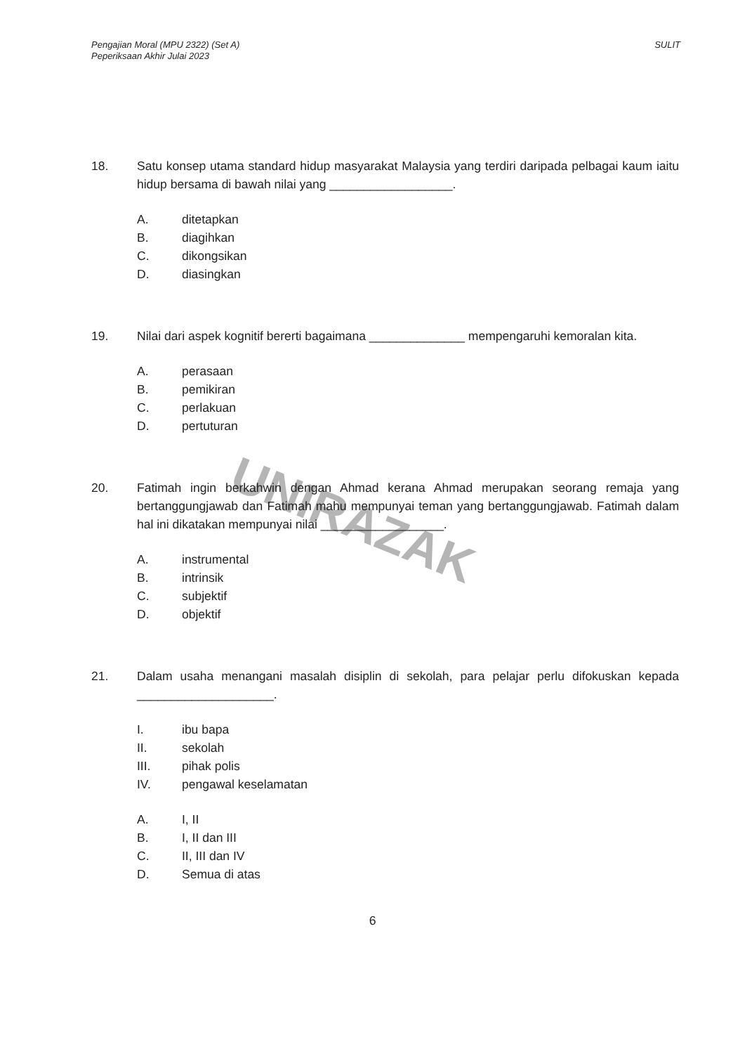Pengajian Moral (MPU 2322) (Set A)
Peperiksaan Akhir Julai 2023
SULIT
UNIRAZAK
18. Satu konsep utama standard hidup masyarakat Malaysia yang terdiri daripada pelbagai kaum iaitu hidup bersama di bawah nilai yang __________________.
A. ditetapkan
B. diagihkan
C. dikongsikan
D. diasingkan
19. Nilai dari aspek kognitif bererti bagaimana ______________ mempengaruhi kemoralan kita.
A. perasaan
B. pemikiran
C. perlakuan
D. pertuturan
20. Fatimah ingin berkahwin dengan Ahmad kerana Ahmad merupakan seorang remaja yang bertanggungjawab dan Fatimah mahu mempunyai teman yang bertanggungjawab. Fatimah dalam hal ini dikatakan mempunyai nilai __________________.
A. instrumental
B. intrinsik
C. subjektif
D. objektif
21. Dalam usaha menangani masalah disiplin di sekolah, para pelajar perlu difokuskan kepada ____________________.
I. ibu bapa
II. sekolah
III. pihak polis
IV. pengawal keselamatan
A. I, II
B. I, II dan III
C. II, III dan IV
D. Semua di atas
6